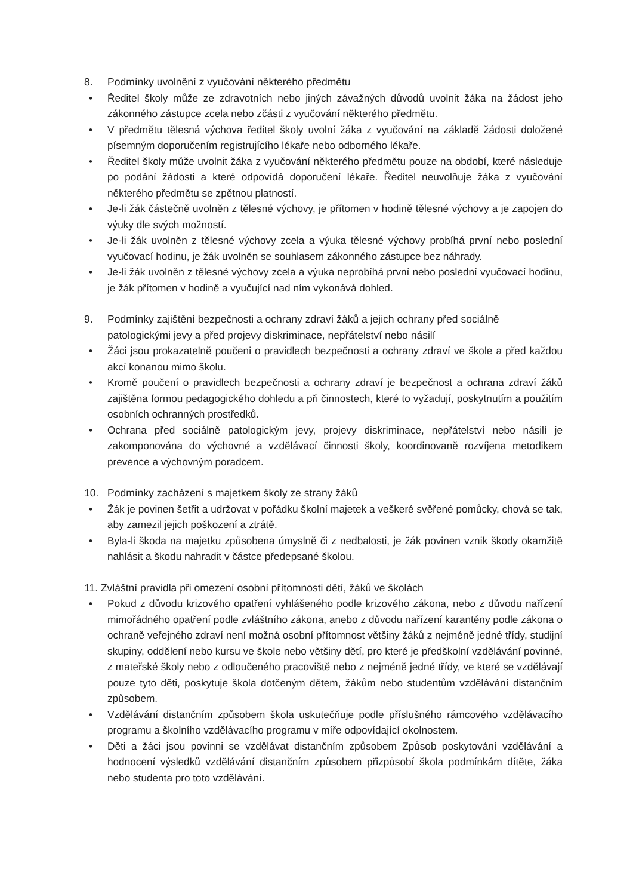8. Podmínky uvolnění z vyučování některého předmětu
• Ředitel školy může ze zdravotních nebo jiných závažných důvodů uvolnit žáka na žádost jeho zákonného zástupce zcela nebo zčásti z vyučování některého předmětu.
• V předmětu tělesná výchova ředitel školy uvolní žáka z vyučování na základě žádosti doložené písemným doporučením registrujícího lékaře nebo odborného lékaře.
• Ředitel školy může uvolnit žáka z vyučování některého předmětu pouze na období, které následuje po podání žádosti a které odpovídá doporučení lékaře. Ředitel neuvolňuje žáka z vyučování některého předmětu se zpětnou platností.
• Je-li žák částečně uvolněn z tělesné výchovy, je přítomen v hodině tělesné výchovy a je zapojen do výuky dle svých možností.
• Je-li žák uvolněn z tělesné výchovy zcela a výuka tělesné výchovy probíhá první nebo poslední vyučovací hodinu, je žák uvolněn se souhlasem zákonného zástupce bez náhrady.
• Je-li žák uvolněn z tělesné výchovy zcela a výuka neprobíhá první nebo poslední vyučovací hodinu, je žák přítomen v hodině a vyučující nad ním vykonává dohled.
9. Podmínky zajištění bezpečnosti a ochrany zdraví žáků a jejich ochrany před sociálně patologickými jevy a před projevy diskriminace, nepřátelství nebo násilí
• Žáci jsou prokazatelně poučeni o pravidlech bezpečnosti a ochrany zdraví ve škole a před každou akcí konanou mimo školu.
• Kromě poučení o pravidlech bezpečnosti a ochrany zdraví je bezpečnost a ochrana zdraví žáků zajištěna formou pedagogického dohledu a při činnostech, které to vyžadují, poskytnutím a použitím osobních ochranných prostředků.
• Ochrana před sociálně patologickým jevy, projevy diskriminace, nepřátelství nebo násilí je zakomponována do výchovné a vzdělávací činnosti školy, koordinovaně rozvíjena metodikem prevence a výchovným poradcem.
10. Podmínky zacházení s majetkem školy ze strany žáků
• Žák je povinen šetřit a udržovat v pořádku školní majetek a veškeré svěřené pomůcky, chová se tak, aby zamezil jejich poškození a ztrátě.
• Byla-li škoda na majetku způsobena úmyslně či z nedbalosti, je žák povinen vznik škody okamžitě nahlásit a škodu nahradit v částce předepsané školou.
11. Zvláštní pravidla při omezení osobní přítomnosti dětí, žáků ve školách
• Pokud z důvodu krizového opatření vyhlášeného podle krizového zákona, nebo z důvodu nařízení mimořádného opatření podle zvláštního zákona, anebo z důvodu nařízení karantény podle zákona o ochraně veřejného zdraví není možná osobní přítomnost většiny žáků z nejméně jedné třídy, studijní skupiny, oddělení nebo kursu ve škole nebo většiny dětí, pro které je předškolní vzdělávání povinné, z mateřské školy nebo z odloučeného pracoviště nebo z nejméně jedné třídy, ve které se vzdělávají pouze tyto děti, poskytuje škola dotčeným dětem, žákům nebo studentům vzdělávání distančním způsobem.
• Vzdělávání distančním způsobem škola uskutečňuje podle příslušného rámcového vzdělávacího programu a školního vzdělávacího programu v míře odpovídající okolnostem.
• Děti a žáci jsou povinni se vzdělávat distančním způsobem Způsob poskytování vzdělávání a hodnocení výsledků vzdělávání distančním způsobem přizpůsobí škola podmínkám dítěte, žáka nebo studenta pro toto vzdělávání.